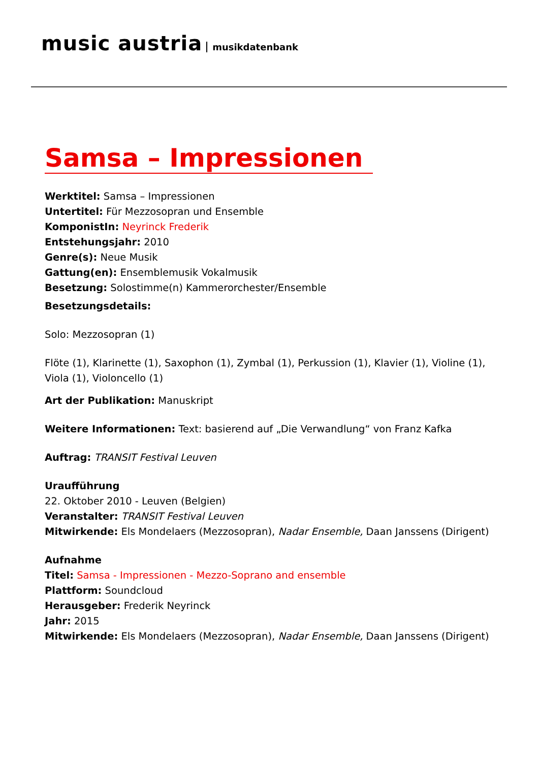music austria musikdatenbank
Samsa – Impressionen
Werktitel: Samsa – Impressionen
Untertitel: Für Mezzosopran und Ensemble
KomponistIn: Neyrinck Frederik
Entstehungsjahr: 2010
Genre(s): Neue Musik
Gattung(en): Ensemblemusik Vokalmusik
Besetzung: Solostimme(n) Kammerorchester/Ensemble
Besetzungsdetails:
Solo: Mezzosopran (1)
Flöte (1), Klarinette (1), Saxophon (1), Zymbal (1), Perkussion (1), Klavier (1), Violine (1), Viola (1), Violoncello (1)
Art der Publikation: Manuskript
Weitere Informationen: Text: basierend auf „Die Verwandlung“ von Franz Kafka
Auftrag: TRANSIT Festival Leuven
Uraufführung
22. Oktober 2010 - Leuven (Belgien)
Veranstalter: TRANSIT Festival Leuven
Mitwirkende: Els Mondelaers (Mezzosopran), Nadar Ensemble, Daan Janssens (Dirigent)
Aufnahme
Titel: Samsa - Impressionen - Mezzo-Soprano and ensemble
Plattform: Soundcloud
Herausgeber: Frederik Neyrinck
Jahr: 2015
Mitwirkende: Els Mondelaers (Mezzosopran), Nadar Ensemble, Daan Janssens (Dirigent)